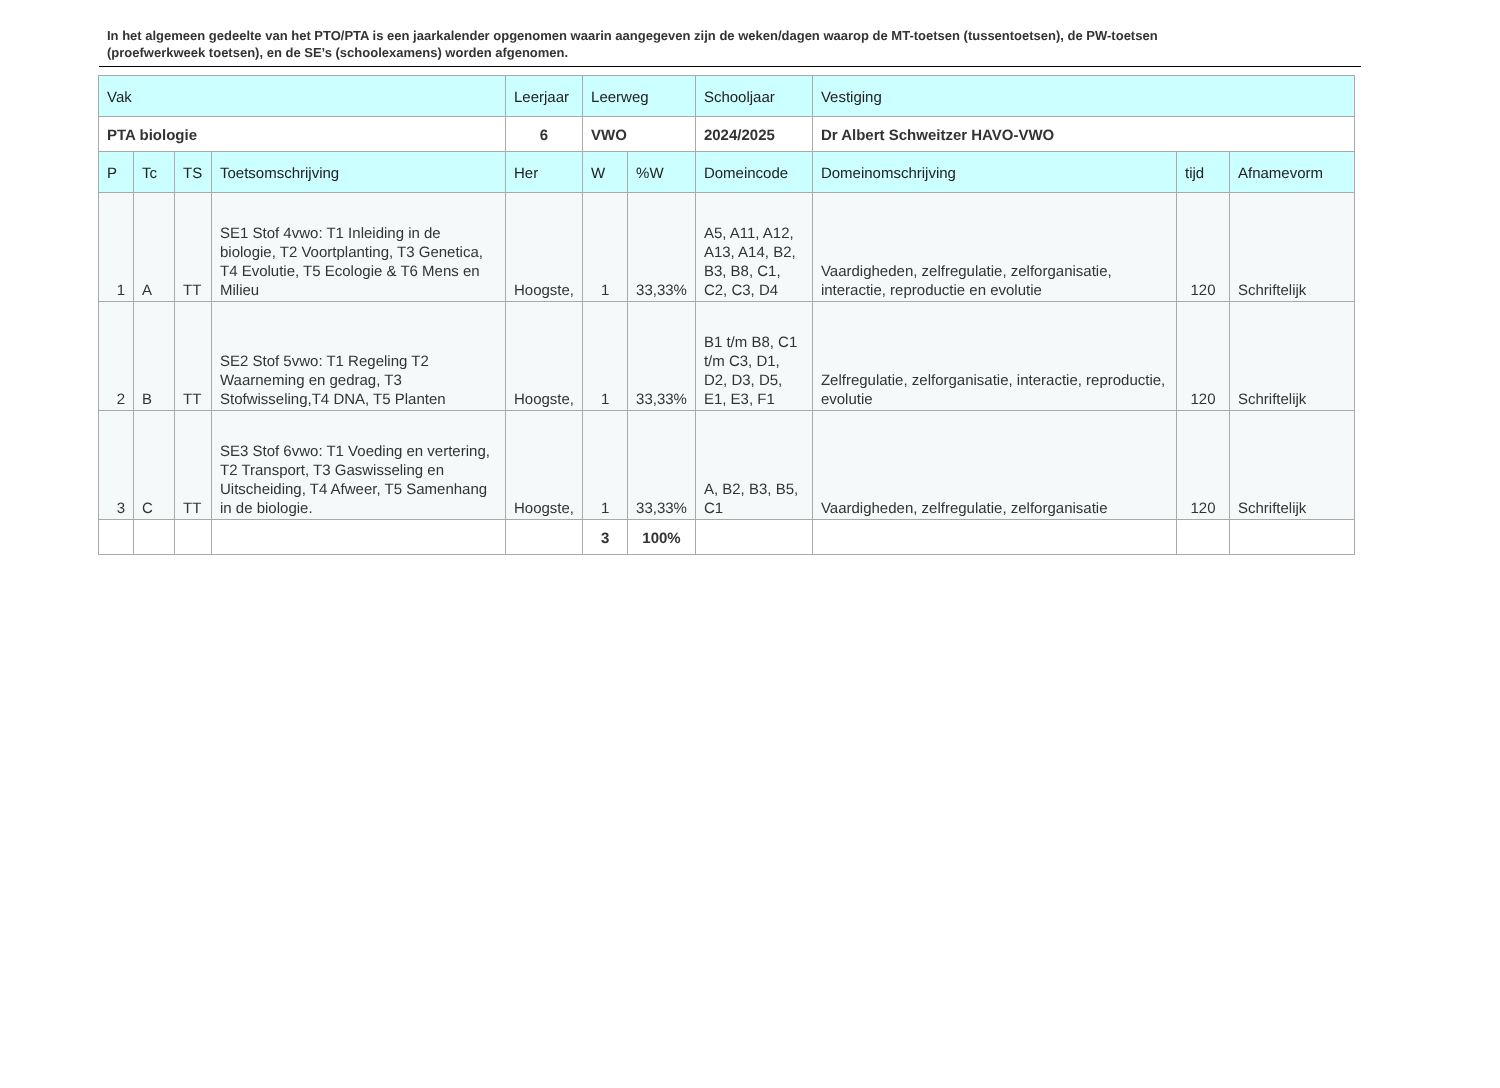In het algemeen gedeelte van het PTO/PTA is een jaarkalender opgenomen waarin aangegeven zijn de weken/dagen waarop de MT-toetsen (tussentoetsen), de PW-toetsen (proefwerkweek toetsen), en de SE’s (schoolexamens) worden afgenomen.
| Vak | | | | Leerjaar | Leerweg | | Schooljaar | Vestiging | | |
| --- | --- | --- | --- | --- | --- | --- | --- | --- | --- | --- |
| PTA biologie | | | | 6 | VWO | | 2024/2025 | Dr Albert Schweitzer HAVO-VWO | | |
| P | Tc | TS | Toetsomschrijving | Her | W | %W | Domeincode | Domeinomschrijving | tijd | Afnamevorm |
| 1 | A | TT | SE1 Stof 4vwo: T1 Inleiding in de biologie, T2 Voortplanting, T3 Genetica, T4 Evolutie, T5 Ecologie & T6 Mens en Milieu | Hoogste, | 1 | 33,33% | A5, A11, A12, A13, A14, B2, B3, B8, C1, C2, C3, D4 | Vaardigheden, zelfregulatie, zelforganisatie, interactie, reproductie en evolutie | 120 | Schriftelijk |
| 2 | B | TT | SE2 Stof 5vwo: T1 Regeling T2 Waarneming en gedrag, T3 Stofwisseling,T4 DNA, T5 Planten | Hoogste, | 1 | 33,33% | B1 t/m B8, C1 t/m C3, D1, D2, D3, D5, E1, E3, F1 | Zelfregulatie, zelforganisatie, interactie, reproductie, evolutie | 120 | Schriftelijk |
| 3 | C | TT | SE3 Stof 6vwo: T1 Voeding en vertering, T2 Transport, T3 Gaswisseling en Uitscheiding, T4 Afweer, T5 Samenhang in de biologie. | Hoogste, | 1 | 33,33% | A, B2, B3, B5, C1 | Vaardigheden, zelfregulatie, zelforganisatie | 120 | Schriftelijk |
| | | | | | 3 | 100% | | | | |